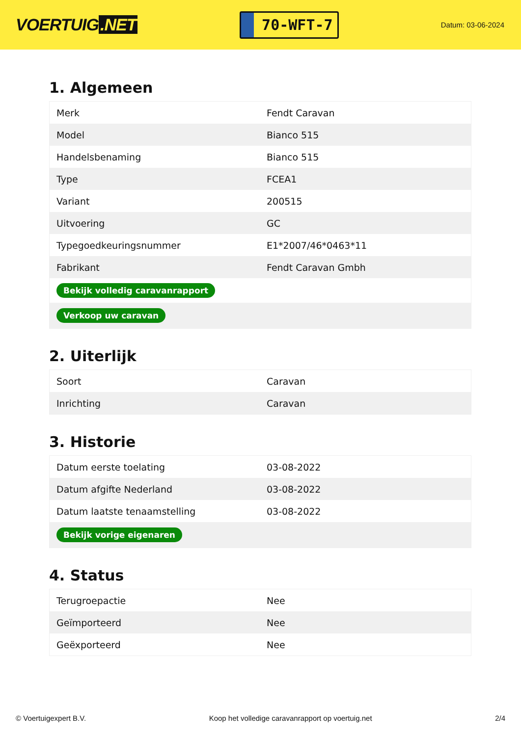VOERTUIG.NET
70-WFT-7
Datum: 03-06-2024
1. Algemeen
| Merk | Fendt Caravan |
| Model | Bianco 515 |
| Handelsbenaming | Bianco 515 |
| Type | FCEA1 |
| Variant | 200515 |
| Uitvoering | GC |
| Typegoedkeuringsnummer | E1*2007/46*0463*11 |
| Fabrikant | Fendt Caravan Gmbh |
| Bekijk volledig caravanrapport | |
| Verkoop uw caravan | |
2. Uiterlijk
| Soort | Caravan |
| Inrichting | Caravan |
3. Historie
| Datum eerste toelating | 03-08-2022 |
| Datum afgifte Nederland | 03-08-2022 |
| Datum laatste tenaamstelling | 03-08-2022 |
| Bekijk vorige eigenaren | |
4. Status
| Terugroepactie | Nee |
| Geïmporteerd | Nee |
| Geëxporteerd | Nee |
© Voertuigexpert B.V. Koop het volledige caravanrapport op voertuig.net 2/4